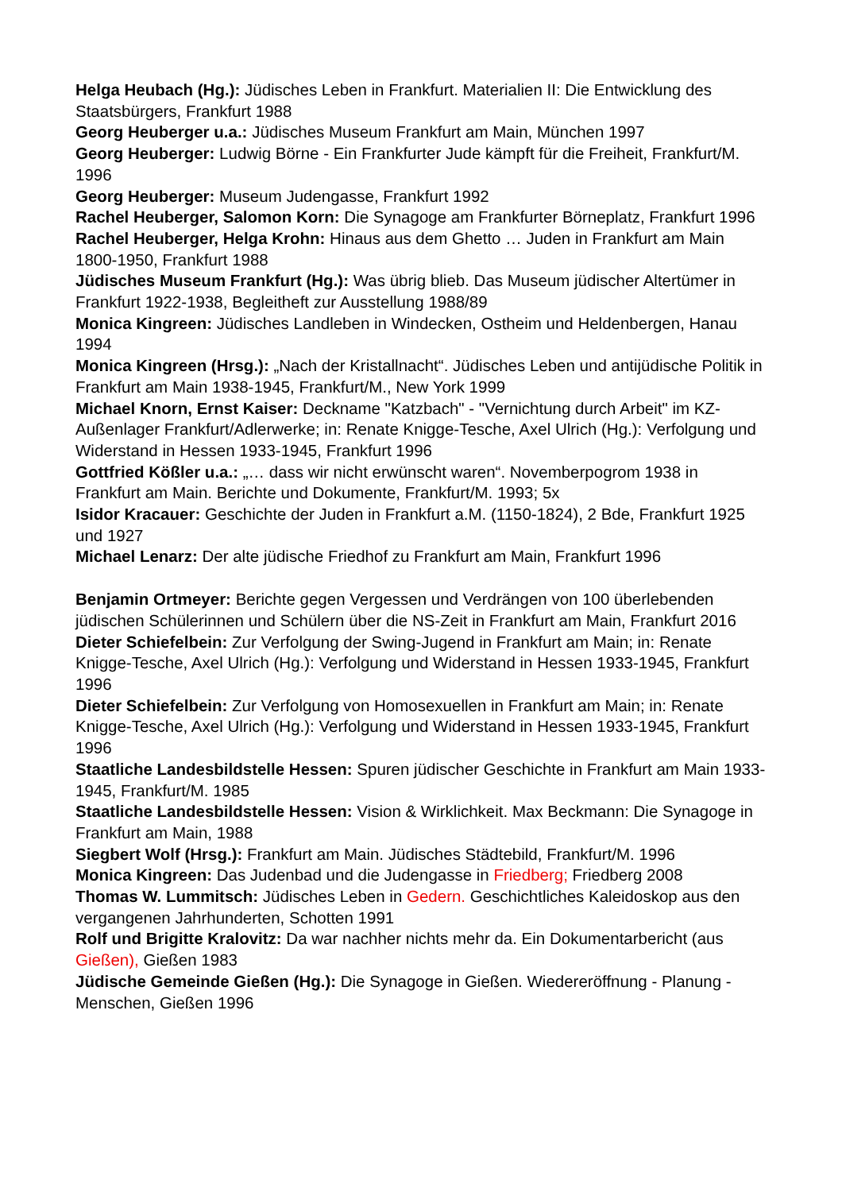Helga Heubach (Hg.): Jüdisches Leben in Frankfurt. Materialien II: Die Entwicklung des Staatsbürgers, Frankfurt 1988
Georg Heuberger u.a.: Jüdisches Museum Frankfurt am Main, München 1997
Georg Heuberger: Ludwig Börne - Ein Frankfurter Jude kämpft für die Freiheit, Frankfurt/M. 1996
Georg Heuberger: Museum Judengasse, Frankfurt 1992
Rachel Heuberger, Salomon Korn: Die Synagoge am Frankfurter Börneplatz, Frankfurt 1996
Rachel Heuberger, Helga Krohn: Hinaus aus dem Ghetto … Juden in Frankfurt am Main 1800-1950, Frankfurt 1988
Jüdisches Museum Frankfurt (Hg.): Was übrig blieb. Das Museum jüdischer Altertümer in Frankfurt 1922-1938, Begleitheft zur Ausstellung 1988/89
Monica Kingreen: Jüdisches Landleben in Windecken, Ostheim und Heldenbergen, Hanau 1994
Monica Kingreen (Hrsg.): „Nach der Kristallnacht“. Jüdisches Leben und antijüdische Politik in Frankfurt am Main 1938-1945, Frankfurt/M., New York 1999
Michael Knorn, Ernst Kaiser: Deckname "Katzbach" - "Vernichtung durch Arbeit" im KZ-Außenlager Frankfurt/Adlerwerke; in: Renate Knigge-Tesche, Axel Ulrich (Hg.): Verfolgung und Widerstand in Hessen 1933-1945, Frankfurt 1996
Gottfried Kößler u.a.: „… dass wir nicht erwünscht waren“. Novemberpogrom 1938 in Frankfurt am Main. Berichte und Dokumente, Frankfurt/M. 1993; 5x
Isidor Kracauer: Geschichte der Juden in Frankfurt a.M. (1150-1824), 2 Bde, Frankfurt 1925 und 1927
Michael Lenarz: Der alte jüdische Friedhof zu Frankfurt am Main, Frankfurt 1996
Benjamin Ortmeyer: Berichte gegen Vergessen und Verdrängen von 100 überlebenden jüdischen Schülerinnen und Schülern über die NS-Zeit in Frankfurt am Main, Frankfurt 2016
Dieter Schiefelbein: Zur Verfolgung der Swing-Jugend in Frankfurt am Main; in: Renate Knigge-Tesche, Axel Ulrich (Hg.): Verfolgung und Widerstand in Hessen 1933-1945, Frankfurt 1996
Dieter Schiefelbein: Zur Verfolgung von Homosexuellen in Frankfurt am Main; in: Renate Knigge-Tesche, Axel Ulrich (Hg.): Verfolgung und Widerstand in Hessen 1933-1945, Frankfurt 1996
Staatliche Landesbildstelle Hessen: Spuren jüdischer Geschichte in Frankfurt am Main 1933-1945, Frankfurt/M. 1985
Staatliche Landesbildstelle Hessen: Vision & Wirklichkeit. Max Beckmann: Die Synagoge in Frankfurt am Main, 1988
Siegbert Wolf (Hrsg.): Frankfurt am Main. Jüdisches Städtebild, Frankfurt/M. 1996
Monica Kingreen: Das Judenbad und die Judengasse in Friedberg; Friedberg 2008
Thomas W. Lummitsch: Jüdisches Leben in Gedern. Geschichtliches Kaleidoskop aus den vergangenen Jahrhunderten, Schotten 1991
Rolf und Brigitte Kralovitz: Da war nachher nichts mehr da. Ein Dokumentarbericht (aus Gießen), Gießen 1983
Jüdische Gemeinde Gießen (Hg.): Die Synagoge in Gießen. Wiedereröffnung - Planung - Menschen, Gießen 1996